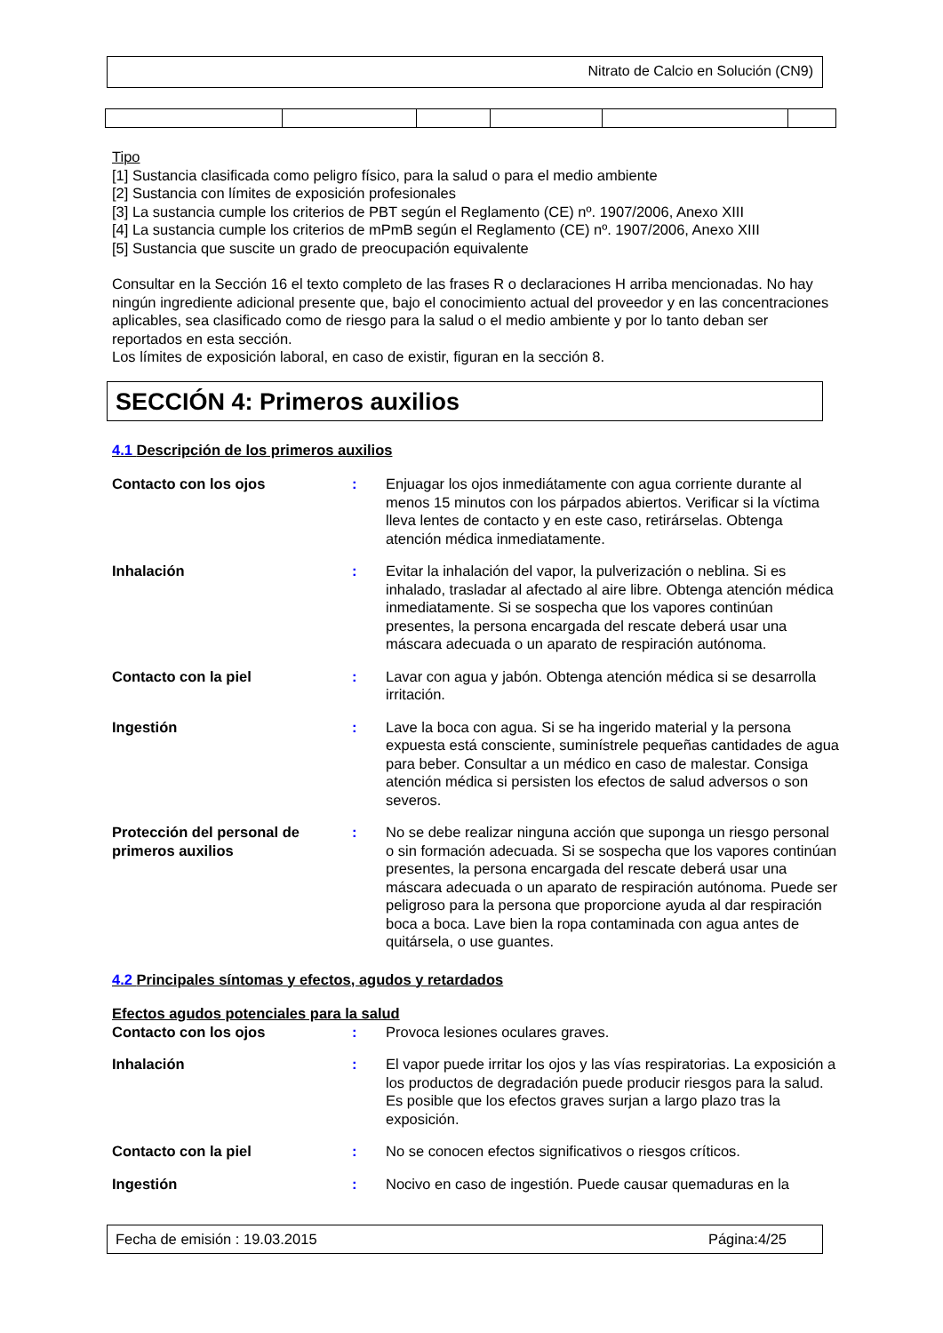Nitrato de Calcio en Solución (CN9)
Tipo
[1] Sustancia clasificada como peligro físico, para la salud o para el medio ambiente
[2] Sustancia con límites de exposición profesionales
[3] La sustancia cumple los criterios de PBT según el Reglamento (CE) nº. 1907/2006, Anexo XIII
[4] La sustancia cumple los criterios de mPmB según el Reglamento (CE) nº. 1907/2006, Anexo XIII
[5] Sustancia que suscite un grado de preocupación equivalente
Consultar en la Sección 16 el texto completo de las frases R o declaraciones H arriba mencionadas. No hay ningún ingrediente adicional presente que, bajo el conocimiento actual del proveedor y en las concentraciones aplicables, sea clasificado como de riesgo para la salud o el medio ambiente y por lo tanto deban ser reportados en esta sección.
Los límites de exposición laboral, en caso de existir, figuran en la sección 8.
SECCIÓN 4: Primeros auxilios
4.1 Descripción de los primeros auxilios
| Contacto con los ojos | : | Enjuagar los ojos inmediátamente con agua corriente durante al menos 15 minutos con los párpados abiertos. Verificar si la víctima lleva lentes de contacto y en este caso, retirárselas. Obtenga atención médica inmediatamente. |
| Inhalación | : | Evitar la inhalación del vapor, la pulverización o neblina. Si es inhalado, trasladar al afectado al aire libre. Obtenga atención médica inmediatamente. Si se sospecha que los vapores continúan presentes, la persona encargada del rescate deberá usar una máscara adecuada o un aparato de respiración autónoma. |
| Contacto con la piel | : | Lavar con agua y jabón. Obtenga atención médica si se desarrolla irritación. |
| Ingestión | : | Lave la boca con agua. Si se ha ingerido material y la persona expuesta está consciente, suminístrele pequeñas cantidades de agua para beber. Consultar a un médico en caso de malestar. Consiga atención médica si persisten los efectos de salud adversos o son severos. |
| Protección del personal de primeros auxilios | : | No se debe realizar ninguna acción que suponga un riesgo personal o sin formación adecuada. Si se sospecha que los vapores continúan presentes, la persona encargada del rescate deberá usar una máscara adecuada o un aparato de respiración autónoma. Puede ser peligroso para la persona que proporcione ayuda al dar respiración boca a boca. Lave bien la ropa contaminada con agua antes de quitársela, o use guantes. |
4.2 Principales síntomas y efectos, agudos y retardados
Efectos agudos potenciales para la salud
| Contacto con los ojos | : | Provoca lesiones oculares graves. |
| Inhalación | : | El vapor puede irritar los ojos y las vías respiratorias. La exposición a los productos de degradación puede producir riesgos para la salud. Es posible que los efectos graves surjan a largo plazo tras la exposición. |
| Contacto con la piel | : | No se conocen efectos significativos o riesgos críticos. |
| Ingestión | : | Nocivo en caso de ingestión. Puede causar quemaduras en la |
Fecha de emisión : 19.03.2015 Página:4/25